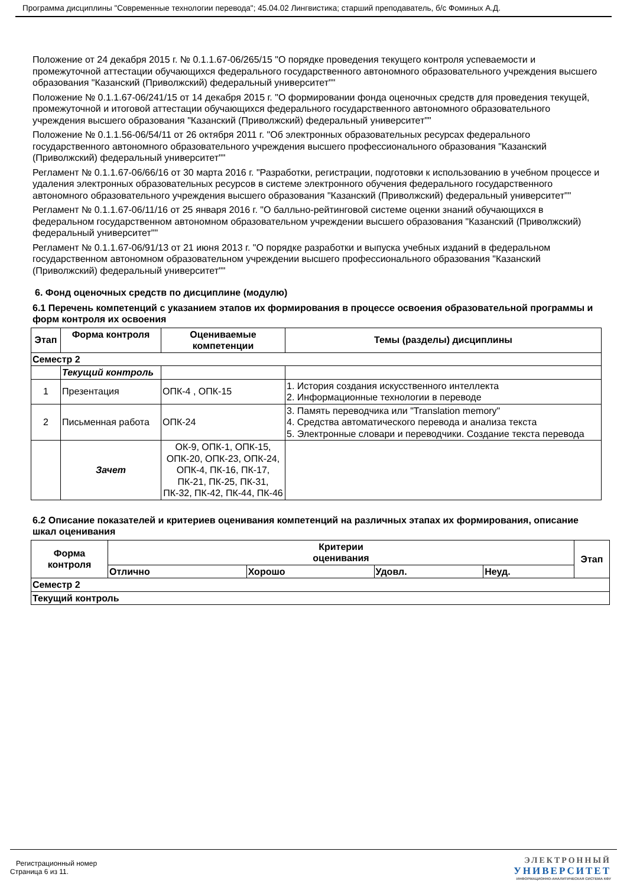Программа дисциплины "Современные технологии перевода"; 45.04.02 Лингвистика; старший преподаватель, б/с Фоминых А.Д.
Положение от 24 декабря 2015 г. № 0.1.1.67-06/265/15 "О порядке проведения текущего контроля успеваемости и промежуточной аттестации обучающихся федерального государственного автономного образовательного учреждения высшего образования "Казанский (Приволжский) федеральный университет""
Положение № 0.1.1.67-06/241/15 от 14 декабря 2015 г. "О формировании фонда оценочных средств для проведения текущей, промежуточной и итоговой аттестации обучающихся федерального государственного автономного образовательного учреждения высшего образования "Казанский (Приволжский) федеральный университет""
Положение № 0.1.1.56-06/54/11 от 26 октября 2011 г. "Об электронных образовательных ресурсах федерального государственного автономного образовательного учреждения высшего профессионального образования "Казанский (Приволжский) федеральный университет""
Регламент № 0.1.1.67-06/66/16 от 30 марта 2016 г. "Разработки, регистрации, подготовки к использованию в учебном процессе и удаления электронных образовательных ресурсов в системе электронного обучения федерального государственного автономного образовательного учреждения высшего образования "Казанский (Приволжский) федеральный университет""
Регламент № 0.1.1.67-06/11/16 от 25 января 2016 г. "О балльно-рейтинговой системе оценки знаний обучающихся в федеральном государственном автономном образовательном учреждении высшего образования "Казанский (Приволжский) федеральный университет""
Регламент № 0.1.1.67-06/91/13 от 21 июня 2013 г. "О порядке разработки и выпуска учебных изданий в федеральном государственном автономном образовательном учреждении высшего профессионального образования "Казанский (Приволжский) федеральный университет""
6. Фонд оценочных средств по дисциплине (модулю)
6.1 Перечень компетенций с указанием этапов их формирования в процессе освоения образовательной программы и форм контроля их освоения
| Этап | Форма контроля | Оцениваемые компетенции | Темы (разделы) дисциплины |
| --- | --- | --- | --- |
| Семестр 2 | | | |
| | Текущий контроль | | |
| 1 | Презентация | ОПК-4 , ОПК-15 | 1. История создания искусственного интеллекта 2. Информационные технологии в переводе |
| 2 | Письменная работа | ОПК-24 | 3. Память переводчика или "Translation memory" 4. Средства автоматического перевода и анализа текста 5. Электронные словари и переводчики. Создание текста перевода |
| | Зачет | ОК-9, ОПК-1, ОПК-15, ОПК-20, ОПК-23, ОПК-24, ОПК-4, ПК-16, ПК-17, ПК-21, ПК-25, ПК-31, ПК-32, ПК-42, ПК-44, ПК-46 | |
6.2 Описание показателей и критериев оценивания компетенций на различных этапах их формирования, описание шкал оценивания
| Форма контроля | Критерии оценивания | | | | Этап |
| --- | --- | --- | --- | --- | --- |
| | Отлично | Хорошо | Удовл. | Неуд. | |
| Семестр 2 | | | | | |
| Текущий контроль | | | | | |
Регистрационный номер
Страница 6 из 11.
ЭЛЕКТРОННЫЙ
УНИВЕРСИТЕТ
ИНФОРМАЦИОННО-АНАЛИТИЧЕСКАЯ СИСТЕМА КФУ